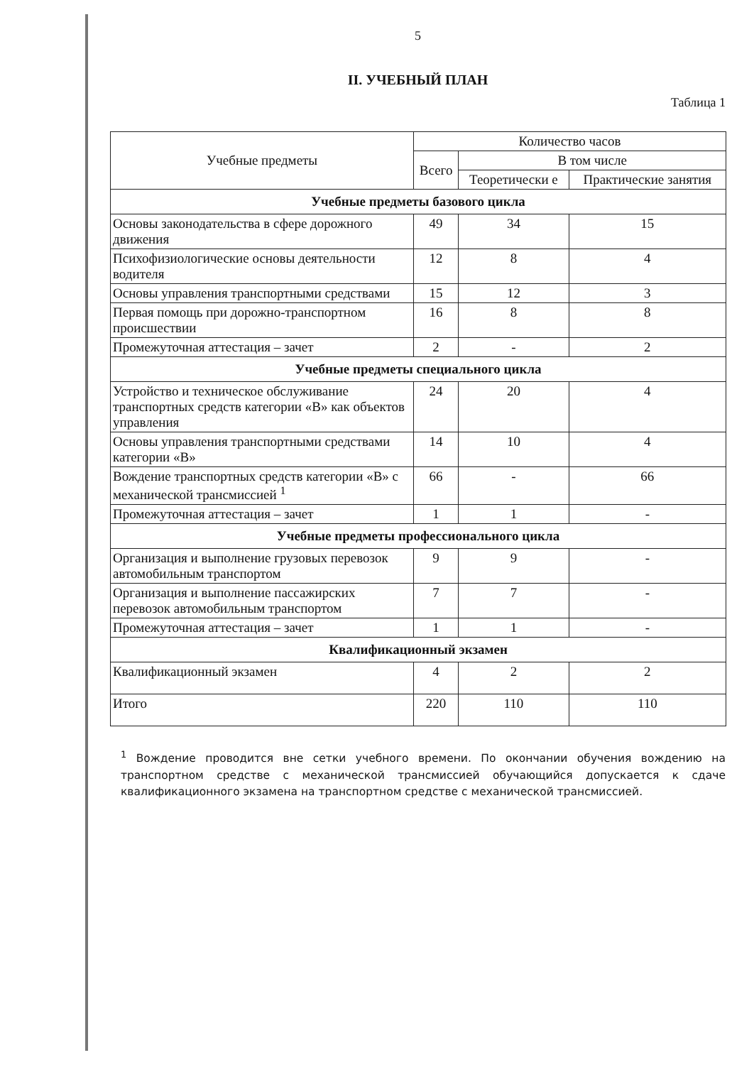5
II. УЧЕБНЫЙ ПЛАН
Таблица 1
| Учебные предметы | Количество часов | | |
| --- | --- | --- | --- |
| | Всего | В том числе | |
| | | Теоретически е | Практические занятия |
| Учебные предметы базового цикла | | | |
| Основы законодательства в сфере дорожного движения | 49 | 34 | 15 |
| Психофизиологические основы деятельности водителя | 12 | 8 | 4 |
| Основы управления транспортными средствами | 15 | 12 | 3 |
| Первая помощь при дорожно-транспортном происшествии | 16 | 8 | 8 |
| Промежуточная аттестация – зачет | 2 | - | 2 |
| Учебные предметы специального цикла | | | |
| Устройство и техническое обслуживание транспортных средств категории «В» как объектов управления | 24 | 20 | 4 |
| Основы управления транспортными средствами категории «В» | 14 | 10 | 4 |
| Вождение транспортных средств категории «В» с механической трансмиссией <sup>1</sup> | 66 | - | 66 |
| Промежуточная аттестация – зачет | 1 | 1 | - |
| Учебные предметы профессионального цикла | | | |
| Организация и выполнение грузовых перевозок автомобильным транспортом | 9 | 9 | - |
| Организация и выполнение пассажирских перевозок автомобильным транспортом | 7 | 7 | - |
| Промежуточная аттестация – зачет | 1 | 1 | - |
| Квалификационный экзамен | | | |
| Квалификационный экзамен | 4 | 2 | 2 |
| Итого | 220 | 110 | 110 |
<sup>1</sup> Вождение проводится вне сетки учебного времени. По окончании обучения вождению на транспортном средстве с механической трансмиссией обучающийся допускается к сдаче квалификационного экзамена на транспортном средстве с механической трансмиссией.